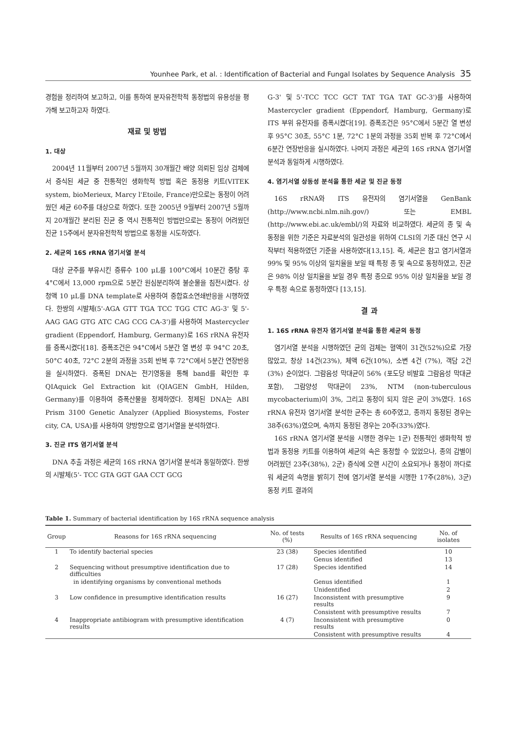Younhee Park, et al. : Identification of Bacterial and Fungal Isolates by Sequence Analysis 35
경험을 정리하여 보고하고, 이를 통하여 분자유전학적 동정법의 유용성을 평가해 보고하고자 하였다.
재료 및 방법
1. 대상
2004년 11월부터 2007년 5월까지 30개월간 배양 의뢰된 임상 검체에서 증식된 세균 중 전통적인 생화학적 방법 혹은 동정용 키트(VITEK system, bioMerieux, Marcy l'Etoile, France)만으로는 동정이 어려웠던 세균 60주를 대상으로 하였다. 또한 2005년 9월부터 2007년 5월까지 20개월간 분리된 진균 중 역시 전통적인 방법만으로는 동정이 어려웠던 진균 15주에서 분자유전학적 방법으로 동정을 시도하였다.
2. 세균의 16S rRNA 염기서열 분석
대상 균주를 부유시킨 증류수 100 μL를 100°C에서 10분간 중탕 후 4°C에서 13,000 rpm으로 5분간 원심분리하여 불순물을 침전시켰다. 상청액 10 μL를 DNA template로 사용하여 중합효소연쇄반응을 시행하였다. 한쌍의 시발체(5'-AGA GTT TGA TCC TGG CTC AG-3' 및 5'-AAG GAG GTG ATC CAG CCG CA-3')를 사용하여 Mastercycler gradient (Eppendorf, Hamburg, Germany)로 16S rRNA 유전자를 증폭시켰다[18]. 증폭조건은 94°C에서 5분간 열 변성 후 94°C 20초, 50°C 40초, 72°C 2분의 과정을 35회 반복 후 72°C에서 5분간 연장반응을 실시하였다. 증폭된 DNA는 전기영동을 통해 band를 확인한 후 QIAquick Gel Extraction kit (QIAGEN GmbH, Hilden, Germany)를 이용하여 증폭산물을 정제하였다. 정제된 DNA는 ABI Prism 3100 Genetic Analyzer (Applied Biosystems, Foster city, CA, USA)를 사용하여 양방향으로 염기서열을 분석하였다.
3. 진균 ITS 염기서열 분석
DNA 추출 과정은 세균의 16S rRNA 염기서열 분석과 동일하였다. 한쌍의 시발체(5'- TCC GTA GGT GAA CCT GCG
G-3' 및 5'-TCC TCC GCT TAT TGA TAT GC-3')를 사용하여 Mastercycler gradient (Eppendorf, Hamburg, Germany)로 ITS 부위 유전자를 증폭시켰다[19]. 증폭조건은 95°C에서 5분간 열 변성 후 95°C 30초, 55°C 1분, 72°C 1분의 과정을 35회 반복 후 72°C에서 6분간 연장반응을 실시하였다. 나머지 과정은 세균의 16S rRNA 염기서열 분석과 동일하게 시행하였다.
4. 염기서열 상동성 분석을 통한 세균 및 진균 동정
16S rRNA와 ITS 유전자의 염기서열을 GenBank (http://www.ncbi.nlm.nih.gov/) 또는 EMBL (http://www.ebi.ac.uk/embl/)의 자료와 비교하였다. 세균의 종 및 속 동정을 위한 기준은 자료분석의 일관성을 위하여 CLSI의 기준 대신 연구 시작부터 적용하였던 기준을 사용하였다[13,15]. 즉, 세균은 참고 염기서열과 99% 및 95% 이상의 일치율을 보일 때 특정 종 및 속으로 동정하였고, 진균은 98% 이상 일치율을 보일 경우 특정 종으로 95% 이상 일치율을 보일 경우 특정 속으로 동정하였다 [13,15].
결 과
1. 16S rRNA 유전자 염기서열 분석을 통한 세균의 동정
염기서열 분석을 시행하였던 균의 검체는 혈액이 31건(52%)으로 가장 많았고, 창상 14건(23%), 체액 6건(10%), 소변 4건 (7%), 객담 2건(3%) 순이었다. 그람음성 막대균이 56% (포도당 비발효 그람음성 막대균 포함), 그람양성 막대균이 23%, NTM (non-tuberculous mycobacterium)이 3%, 그리고 동정이 되지 않은 균이 3%였다. 16S rRNA 유전자 염기서열 분석한 균주는 총 60주였고, 종까지 동정된 경우는 38주(63%)였으며, 속까지 동정된 경우는 20주(33%)였다.
16S rRNA 염기서열 분석을 시행한 경우는 1군) 전통적인 생화학적 방법과 동정용 키트를 이용하여 세균의 속은 동정할 수 있었으나, 종의 감별이 어려웠던 23주(38%), 2군) 증식에 오랜 시간이 소요되거나 동정이 까다로워 세균의 속명을 밝히기 전에 염기서열 분석을 시행한 17주(28%), 3군) 동정 키트 결과의
Table 1. Summary of bacterial identification by 16S rRNA sequence analysis
| Group | Reasons for 16S rRNA sequencing | No. of tests (%) | Results of 16S rRNA sequencing | No. of isolates |
| --- | --- | --- | --- | --- |
| 1 | To identify bacterial species | 23 (38) | Species identified | 10 |
| | | | Genus identified | 13 |
| 2 | Sequencing without presumptive identification due to difficulties | 17 (28) | Species identified | 14 |
| | in identifying organisms by conventional methods | | Genus identified | 1 |
| | | | Unidentified | 2 |
| 3 | Low confidence in presumptive identification results | 16 (27) | Inconsistent with presumptive results | 9 |
| | | | Consistent with presumptive results | 7 |
| 4 | Inappropriate antibiogram with presumptive identification results | 4 (7) | Inconsistent with presumptive results | 0 |
| | | | Consistent with presumptive results | 4 |